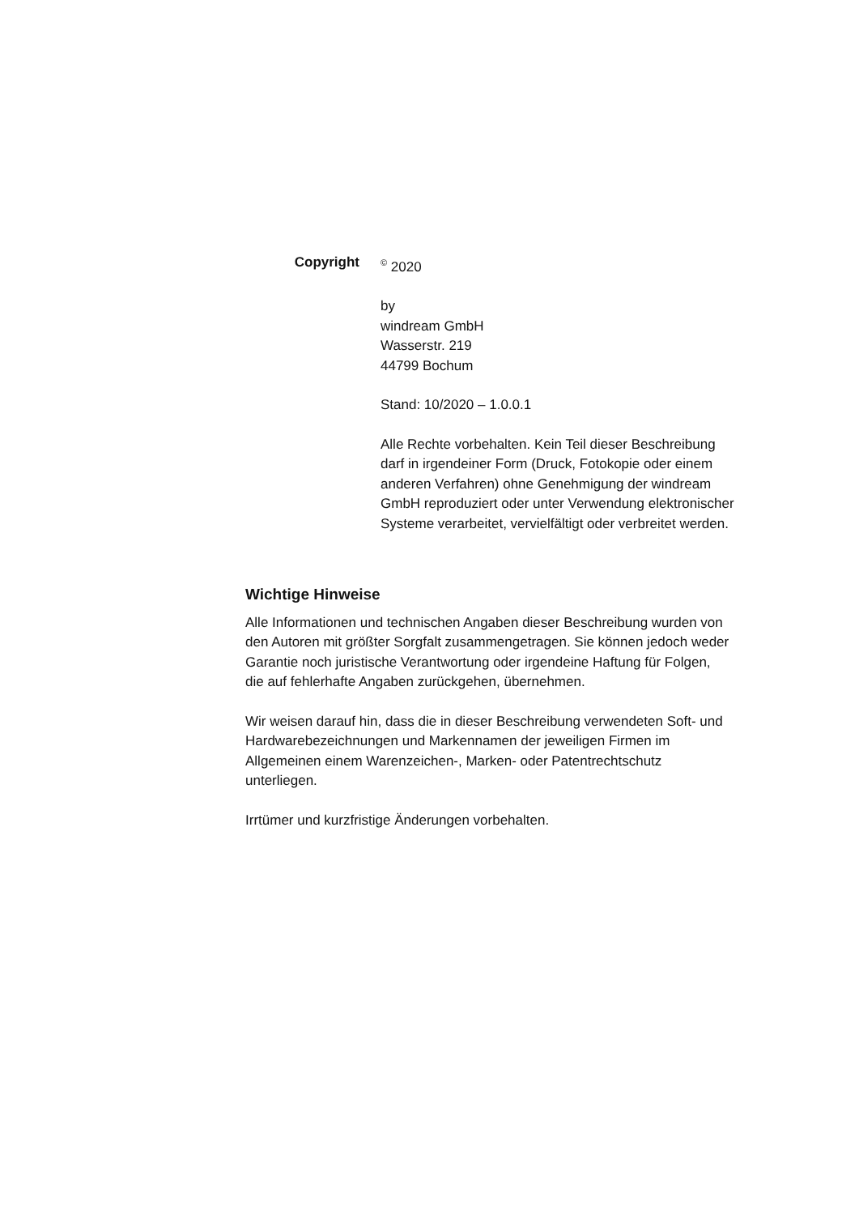Copyright
<sup>©</sup> 2020
by
windream GmbH
Wasserstr. 219
44799 Bochum
Stand: 10/2020 – 1.0.0.1
Alle Rechte vorbehalten. Kein Teil dieser Beschreibung darf in irgendeiner Form (Druck, Fotokopie oder einem anderen Verfahren) ohne Genehmigung der windream GmbH reproduziert oder unter Verwendung elektronischer Systeme verarbeitet, vervielfältigt oder verbreitet werden.
Wichtige Hinweise
Alle Informationen und technischen Angaben dieser Beschreibung wurden von den Autoren mit größter Sorgfalt zusammengetragen. Sie können jedoch weder Garantie noch juristische Verantwortung oder irgendeine Haftung für Folgen, die auf fehlerhafte Angaben zurückgehen, übernehmen.
Wir weisen darauf hin, dass die in dieser Beschreibung verwendeten Soft- und Hardwarebezeichnungen und Markennamen der jeweiligen Firmen im Allgemeinen einem Warenzeichen-, Marken- oder Patentrechtschutz unterliegen.
Irrtümer und kurzfristige Änderungen vorbehalten.